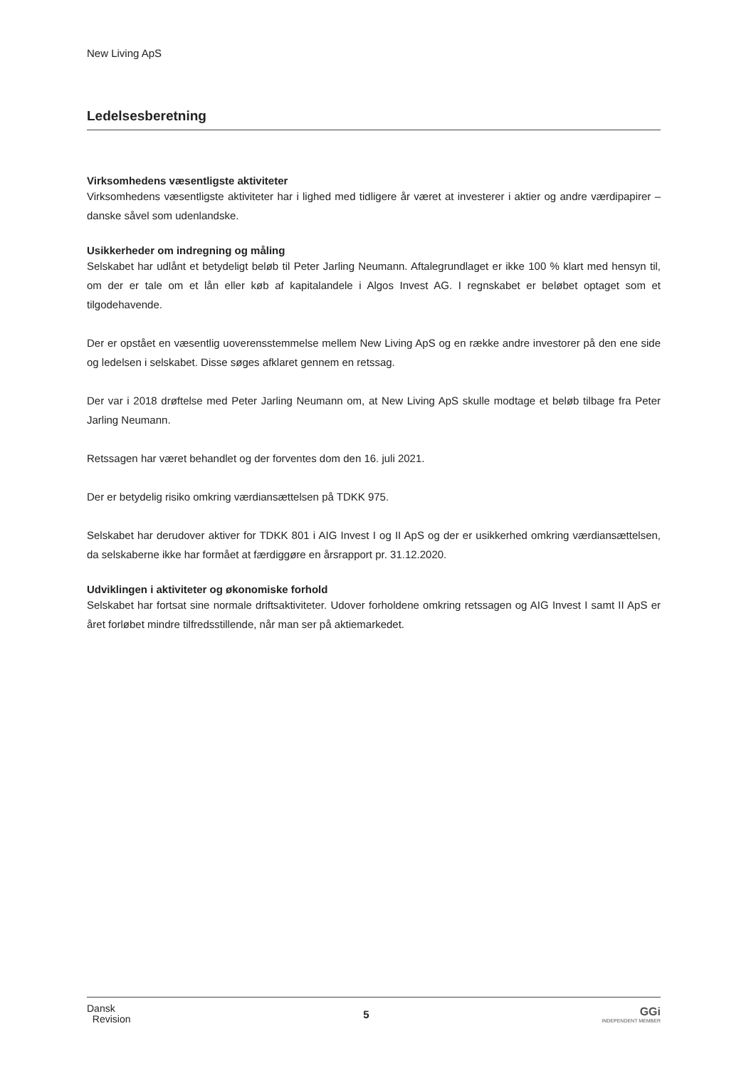New Living ApS
Ledelsesberetning
Virksomhedens væsentligste aktiviteter
Virksomhedens væsentligste aktiviteter har i lighed med tidligere år været at investerer i aktier og andre værdipapirer – danske såvel som udenlandske.
Usikkerheder om indregning og måling
Selskabet har udlånt et betydeligt beløb til Peter Jarling Neumann. Aftalegrundlaget er ikke 100 % klart med hensyn til, om der er tale om et lån eller køb af kapitalandele i Algos Invest AG. I regnskabet er beløbet optaget som et tilgodehavende.
Der er opstået en væsentlig uoverensstemmelse mellem New Living ApS og en række andre investorer på den ene side og ledelsen i selskabet. Disse søges afklaret gennem en retssag.
Der var i 2018 drøftelse med Peter Jarling Neumann om, at New Living ApS skulle modtage et beløb tilbage fra Peter Jarling Neumann.
Retssagen har været behandlet og der forventes dom den 16. juli 2021.
Der er betydelig risiko omkring værdiansættelsen på TDKK 975.
Selskabet har derudover aktiver for TDKK 801 i AIG Invest I og II ApS og der er usikkerhed omkring værdiansættelsen, da selskaberne ikke har formået at færdiggøre en årsrapport pr. 31.12.2020.
Udviklingen i aktiviteter og økonomiske forhold
Selskabet har fortsat sine normale driftsaktiviteter. Udover forholdene omkring retssagen og AIG Invest I samt II ApS er året forløbet mindre tilfredsstillende, når man ser på aktiemarkedet.
Dansk
Revision
5 GGi
INDEPENDENT MEMBER